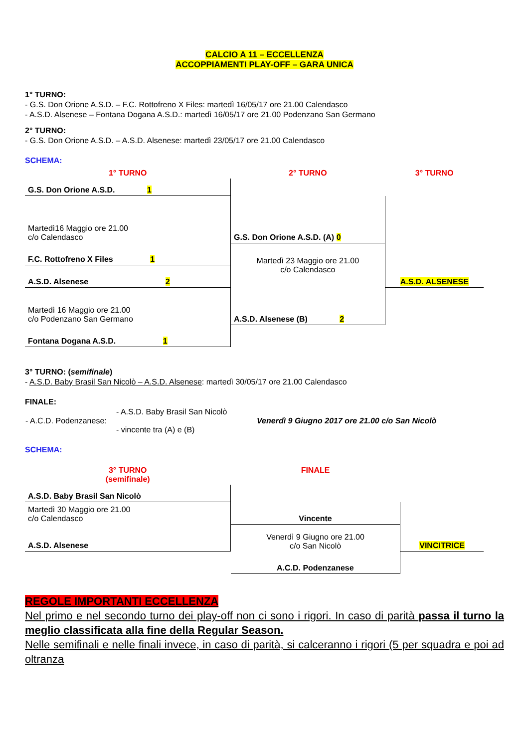CALCIO A 11 – ECCELLENZA
ACCOPPIAMENTI PLAY-OFF – GARA UNICA
1° TURNO:
- G.S. Don Orione A.S.D. – F.C. Rottofreno X Files: martedì 16/05/17 ore 21.00 Calendasco
- A.S.D. Alsenese – Fontana Dogana A.S.D.: martedì 16/05/17 ore 21.00 Podenzano San Germano
2° TURNO:
- G.S. Don Orione A.S.D. – A.S.D. Alsenese: martedì 23/05/17 ore 21.00 Calendasco
SCHEMA:
| 1° TURNO | 2° TURNO | 3° TURNO |
| G.S. Don Orione A.S.D. 1 | | |
| Martedì16 Maggio ore 21.00 c/o Calendasco | G.S. Don Orione A.S.D. (A) 0 | |
| F.C. Rottofreno X Files 1 | Martedì 23 Maggio ore 21.00 c/o Calendasco | |
| A.S.D. Alsenese 2 | | A.S.D. ALSENESE |
| Martedì 16 Maggio ore 21.00 c/o Podenzano San Germano | A.S.D. Alsenese (B) 2 | |
| Fontana Dogana A.S.D. 1 | | |
3° TURNO: (semifinale)
- A.S.D. Baby Brasil San Nicolò – A.S.D. Alsenese: martedì 30/05/17 ore 21.00 Calendasco
FINALE:
| - A.C.D. Podenzanese: | - A.S.D. Baby Brasil San Nicolò - vincente tra (A) e (B) | Venerdì 9 Giugno 2017 ore 21.00 c/o San Nicolò |
SCHEMA:
| 3° TURNO (semifinale) | FINALE | |
| A.S.D. Baby Brasil San Nicolò | | |
| Martedì 30 Maggio ore 21.00 c/o Calendasco | Vincente | |
| A.S.D. Alsenese | Venerdì 9 Giugno ore 21.00 c/o San Nicolò | VINCITRICE |
| | A.C.D. Podenzanese | |
REGOLE IMPORTANTI ECCELLENZA
Nel primo e nel secondo turno dei play-off non ci sono i rigori. In caso di parità passa il turno la meglio classificata alla fine della Regular Season.
Nelle semifinali e nelle finali invece, in caso di parità, si calceranno i rigori (5 per squadra e poi ad oltranza